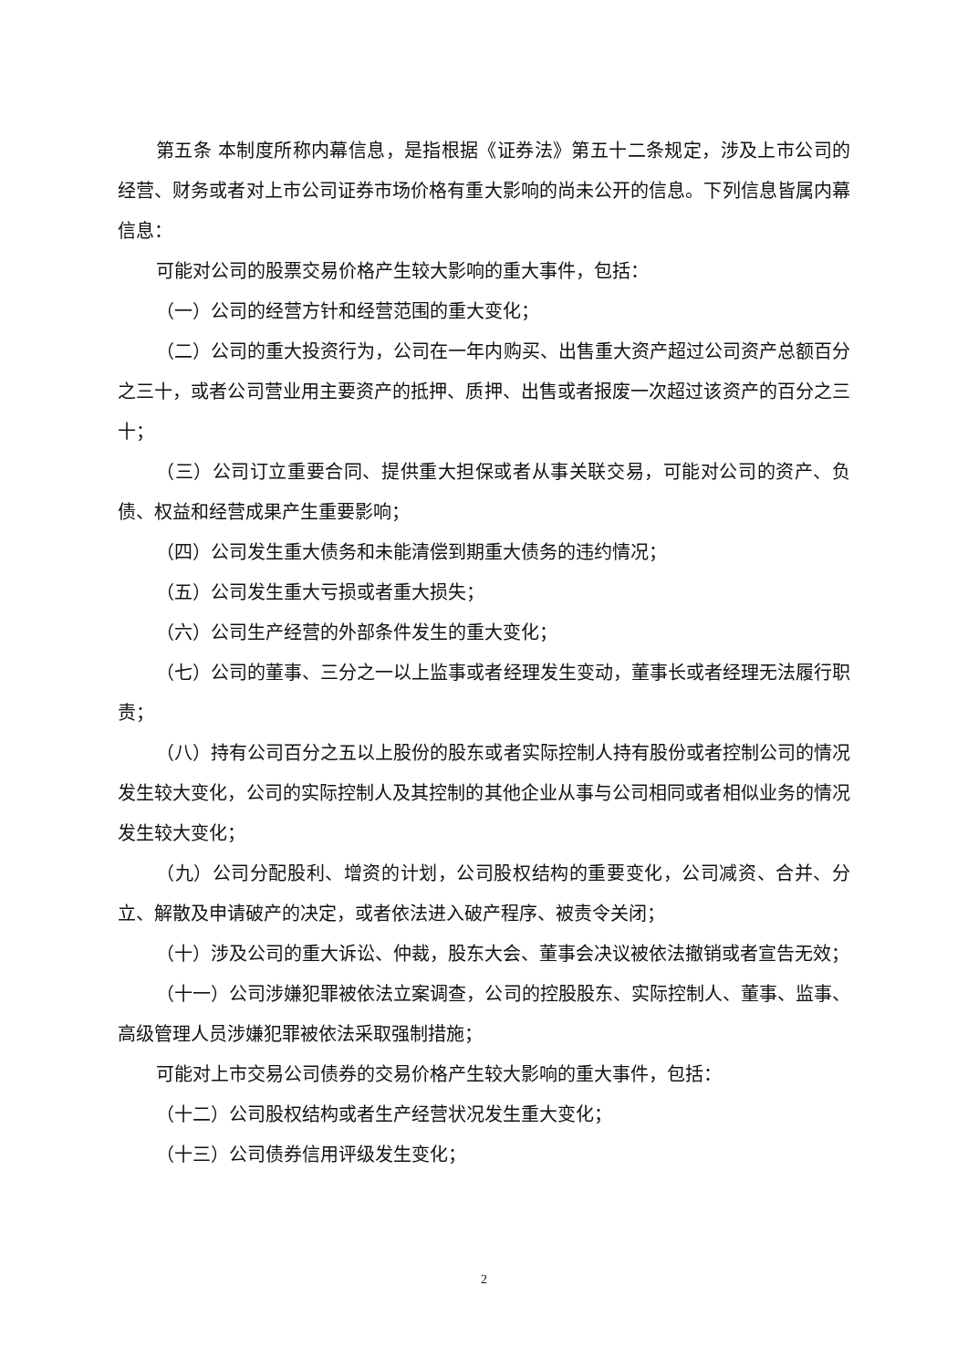第五条 本制度所称内幕信息，是指根据《证券法》第五十二条规定，涉及上市公司的经营、财务或者对上市公司证券市场价格有重大影响的尚未公开的信息。下列信息皆属内幕信息：
可能对公司的股票交易价格产生较大影响的重大事件，包括：
（一）公司的经营方针和经营范围的重大变化；
（二）公司的重大投资行为，公司在一年内购买、出售重大资产超过公司资产总额百分之三十，或者公司营业用主要资产的抵押、质押、出售或者报废一次超过该资产的百分之三十；
（三）公司订立重要合同、提供重大担保或者从事关联交易，可能对公司的资产、负债、权益和经营成果产生重要影响；
（四）公司发生重大债务和未能清偿到期重大债务的违约情况；
（五）公司发生重大亏损或者重大损失；
（六）公司生产经营的外部条件发生的重大变化；
（七）公司的董事、三分之一以上监事或者经理发生变动，董事长或者经理无法履行职责；
（八）持有公司百分之五以上股份的股东或者实际控制人持有股份或者控制公司的情况发生较大变化，公司的实际控制人及其控制的其他企业从事与公司相同或者相似业务的情况发生较大变化；
（九）公司分配股利、增资的计划，公司股权结构的重要变化，公司减资、合并、分立、解散及申请破产的决定，或者依法进入破产程序、被责令关闭；
（十）涉及公司的重大诉讼、仲裁，股东大会、董事会决议被依法撤销或者宣告无效；
（十一）公司涉嫌犯罪被依法立案调查，公司的控股股东、实际控制人、董事、监事、高级管理人员涉嫌犯罪被依法采取强制措施；
可能对上市交易公司债券的交易价格产生较大影响的重大事件，包括：
（十二）公司股权结构或者生产经营状况发生重大变化；
（十三）公司债券信用评级发生变化；
2